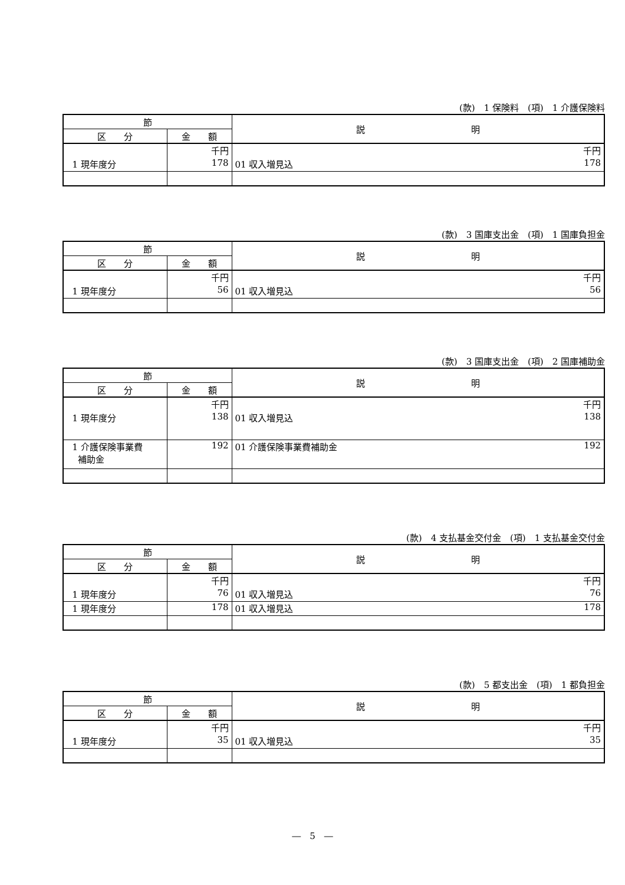(款)　1 保険料　(項)　1 介護保険料
| 節 | | 説 明 |
| --- | --- | --- |
| 区 分 | 金 額 | |
| | 千円 | 千円 |
| 1 現年度分 | 178 | 01 収入増見込 178 |
(款)　3 国庫支出金　(項)　1 国庫負担金
| 節 | | 説 明 |
| --- | --- | --- |
| 区 分 | 金 額 | |
| | 千円 | 千円 |
| 1 現年度分 | 56 | 01 収入増見込 56 |
(款)　3 国庫支出金　(項)　2 国庫補助金
| 節 | | 説 明 |
| --- | --- | --- |
| 区 分 | 金 額 | |
| | 千円 | 千円 |
| 1 現年度分 | 138 | 01 収入増見込 138 |
| 1 介護保険事業費 補助金 | 192 | 01 介護保険事業費補助金 192 |
(款)　4 支払基金交付金　(項)　1 支払基金交付金
| 節 | | 説 明 |
| --- | --- | --- |
| 区 分 | 金 額 | |
| | 千円 | 千円 |
| 1 現年度分 | 76 | 01 収入増見込 76 |
| 1 現年度分 | 178 | 01 収入増見込 178 |
(款)　5 都支出金　(項)　1 都負担金
| 節 | | 説 明 |
| --- | --- | --- |
| 区 分 | 金 額 | |
| | 千円 | 千円 |
| 1 現年度分 | 35 | 01 収入増見込 35 |
―　5　―